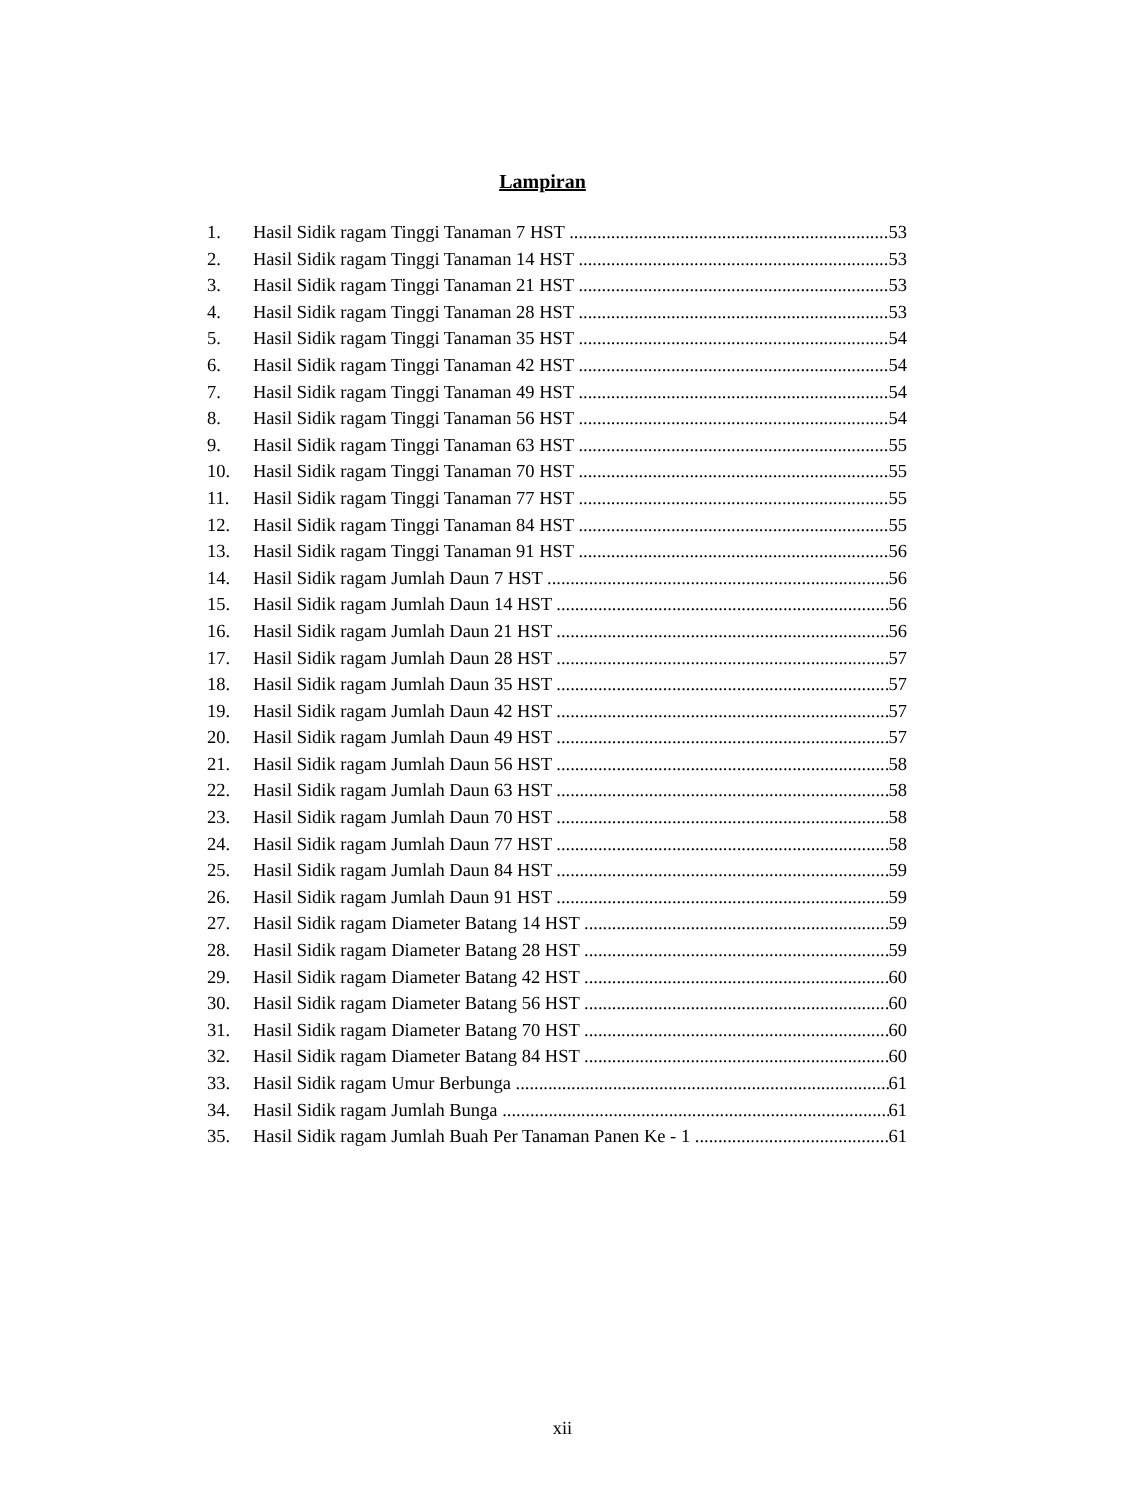Lampiran
1. Hasil Sidik ragam Tinggi Tanaman 7 HST 53
2. Hasil Sidik ragam Tinggi Tanaman 14 HST 53
3. Hasil Sidik ragam Tinggi Tanaman 21 HST 53
4. Hasil Sidik ragam Tinggi Tanaman 28 HST 53
5. Hasil Sidik ragam Tinggi Tanaman 35 HST 54
6. Hasil Sidik ragam Tinggi Tanaman 42 HST 54
7. Hasil Sidik ragam Tinggi Tanaman 49 HST 54
8. Hasil Sidik ragam Tinggi Tanaman 56 HST 54
9. Hasil Sidik ragam Tinggi Tanaman 63 HST 55
10. Hasil Sidik ragam Tinggi Tanaman 70 HST 55
11. Hasil Sidik ragam Tinggi Tanaman 77 HST 55
12. Hasil Sidik ragam Tinggi Tanaman 84 HST 55
13. Hasil Sidik ragam Tinggi Tanaman 91 HST 56
14. Hasil Sidik ragam Jumlah Daun 7 HST 56
15. Hasil Sidik ragam Jumlah Daun 14 HST 56
16. Hasil Sidik ragam Jumlah Daun 21 HST 56
17. Hasil Sidik ragam Jumlah Daun 28 HST 57
18. Hasil Sidik ragam Jumlah Daun 35 HST 57
19. Hasil Sidik ragam Jumlah Daun 42 HST 57
20. Hasil Sidik ragam Jumlah Daun 49 HST 57
21. Hasil Sidik ragam Jumlah Daun 56 HST 58
22. Hasil Sidik ragam Jumlah Daun 63 HST 58
23. Hasil Sidik ragam Jumlah Daun 70 HST 58
24. Hasil Sidik ragam Jumlah Daun 77 HST 58
25. Hasil Sidik ragam Jumlah Daun 84 HST 59
26. Hasil Sidik ragam Jumlah Daun 91 HST 59
27. Hasil Sidik ragam Diameter Batang 14 HST 59
28. Hasil Sidik ragam Diameter Batang 28 HST 59
29. Hasil Sidik ragam Diameter Batang 42 HST 60
30. Hasil Sidik ragam Diameter Batang 56 HST 60
31. Hasil Sidik ragam Diameter Batang 70 HST 60
32. Hasil Sidik ragam Diameter Batang 84 HST 60
33. Hasil Sidik ragam Umur Berbunga 61
34. Hasil Sidik ragam Jumlah Bunga 61
35. Hasil Sidik ragam Jumlah Buah Per Tanaman Panen Ke - 1 61
xii